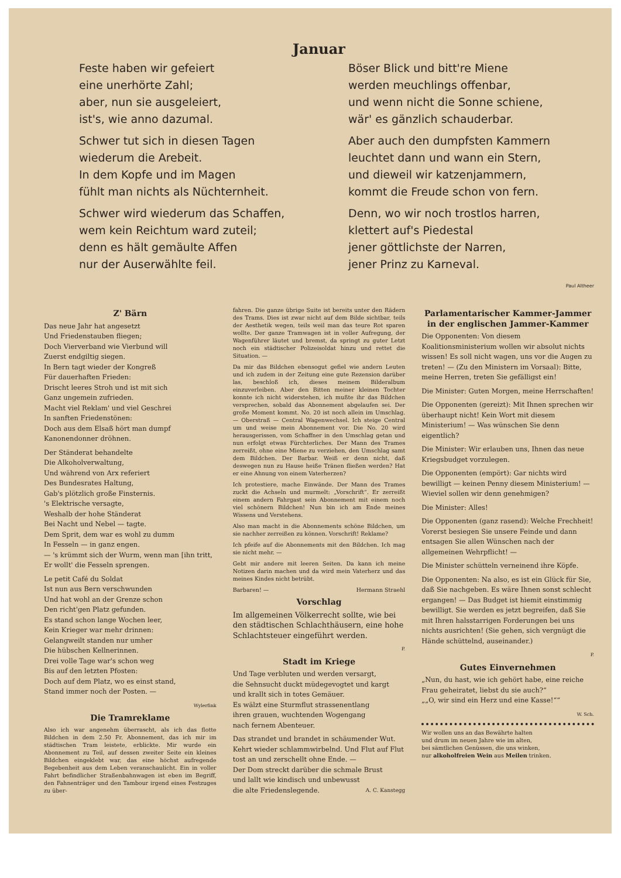Januar
Feste haben wir gefeiert
eine unerhörte Zahl;
aber, nun sie ausgeleiert,
ist's, wie anno dazumal.
Schwer tut sich in diesen Tagen
wiederum die Arebeit.
In dem Kopfe und im Magen
fühlt man nichts als Nüchternheit.
Schwer wird wiederum das Schaffen,
wem kein Reichtum ward zuteil;
denn es hält gemäulte Affen
nur der Auserwählte feil.
Böser Blick und bitt're Miene
werden meuchlings offenbar,
und wenn nicht die Sonne schiene,
wär' es gänzlich schauderbar.
Aber auch den dumpfsten Kammern
leuchtet dann und wann ein Stern,
und dieweil wir katzenjammern,
kommt die Freude schon von fern.
Denn, wo wir noch trostlos harren,
klettert auf's Piedestal
jener göttlichste der Narren,
jener Prinz zu Karneval.
Paul Altheer
Z' Bärn
Das neue Jahr hat angesetzt
Und Friedenstauben fliegen;
Doch Vierverband wie Vierbund will
Zuerst endgiltig siegen.
In Bern tagt wieder der Kongreß
Für dauerhaften Frieden:
Drischt leeres Stroh und ist mit sich
Ganz ungemein zufrieden.
Macht viel Reklam' und viel Geschrei
In sanften Friedenstönen:
Doch aus dem Elsaß hört man dumpf
Kanonendonner dröhnen.
Der Ständerat behandelte
Die Alkoholverwaltung,
Und während von Arx referiert
Des Bundesrates Haltung,
Gab's plötzlich große Finsternis.
's Elektrische versagte,
Weshalb der hohe Ständerat
Bei Nacht und Nebel — tagte.
Dem Sprit, dem war es wohl zu dumm
In Fesseln — in ganz engen.
— 's krümmt sich der Wurm, wenn man [ihn tritt,
Er wollt' die Fesseln sprengen.
Le petit Café du Soldat
Ist nun aus Bern verschwunden
Und hat wohl an der Grenze schon
Den richt'gen Platz gefunden.
Es stand schon lange Wochen leer,
Kein Krieger war mehr drinnen:
Gelangweilt standen nur umher
Die hübschen Kellnerinnen.
Drei volle Tage war's schon weg
Bis auf den letzten Pfosten:
Doch auf dem Platz, wo es einst stand,
Stand immer noch der Posten. —
Wylerfink
Die Tramreklame
Also ich war angenehm überrascht, als ich das flotte Bildchen in dem 2.50 Fr. Abonnement, das ich mir im städtischen Tram leistete, erblickte. Mir wurde ein Abonnement zu Teil, auf dessen zweiter Seite ein kleines Bildchen eingeklebt war, das eine höchst aufregende Begebenheit aus dem Leben veranschaulicht. Ein in voller Fahrt befindlicher Straßenbahnwagen ist eben im Begriff, den Fahnenträger und den Tambour irgend eines Festzuges zu über-
fahren. Die ganze übrige Suite ist bereits unter den Rädern des Trams. Dies ist zwar nicht auf dem Bilde sichtbar, teils der Aesthetik wegen, teils weil man das teure Rot sparen wollte. Der ganze Tramwagen ist in voller Aufregung, der Wagenführer läutet und bremst, da springt zu guter Letzt noch ein städtischer Polizeisoldat hinzu und rettet die Situation. —
Da mir das Bildchen ebensogut gefiel wie andern Leuten und ich zudem in der Zeitung eine gute Rezension darüber las, beschloß ich, dieses meinem Bilderalbum einzuverleiben. Aber den Bitten meiner kleinen Tochter konnte ich nicht widerstehen, ich mußte ihr das Bildchen versprechen, sobald das Abonnement abgelaufen sei. Der große Moment kommt. No. 20 ist noch allein im Umschlag. — Oberstraß — Central Wagenwechsel. Ich steige Central um und weise mein Abonnement vor. Die No. 20 wird herausgerissen, vom Schaffner in den Umschlag getan und nun erfolgt etwas Fürchterliches. Der Mann des Trames zerreißt, ohne eine Miene zu verziehen, den Umschlag samt dem Bildchen. Der Barbar. Weiß er denn nicht, daß deswegen nun zu Hause heiße Tränen fließen werden? Hat er eine Ahnung von einem Vaterherzen?
Ich protestiere, mache Einwände. Der Mann des Trames zuckt die Achseln und murmelt: „Vorschrift“. Er zerreißt einem andern Fahrgast sein Abonnement mit einem noch viel schönern Bildchen! Nun bin ich am Ende meines Wissens und Verstehens.
Also man macht in die Abonnements schöne Bildchen, um sie nachher zerreißen zu können. Vorschrift! Reklame?
Ich pfeife auf die Abonnements mit den Bildchen. Ich mag sie nicht mehr. —
Gebt mir andere mit leeren Seiten. Da kann ich meine Notizen darin machen und da wird mein Vaterherz und das meines Kindes nicht betrübt.
Barbaren! — Hermann Straehl
Vorschlag
Im allgemeinen Völkerrecht sollte, wie bei den städtischen Schlachthäusern, eine hohe Schlachtsteuer eingeführt werden.
P.
Stadt im Kriege
Und Tage verbluten und werden versargt,
die Sehnsucht duckt müdegevogtet und kargt
und krallt sich in totes Gemäuer.
Es wälzt eine Sturmflut strassenentlang
ihren grauen, wuchtenden Wogengang
nach fernem Abenteuer.
Das strandet und brandet in schäumender Wut.
Kehrt wieder schlammwirbelnd. Und Flut auf Flut
tost an und zerschellt ohne Ende. —
Der Dom streckt darüber die schmale Brust
und lallt wie kindisch und unbewusst
die alte Friedenslegende. A. C. Kanstegg
Parlamentarischer Kammer-Jammer
in der englischen Jammer-Kammer
Die Opponenten: Von diesem Koalitionsministerium wollen wir absolut nichts wissen! Es soll nicht wagen, uns vor die Augen zu treten! — (Zu den Ministern im Vorsaal): Bitte, meine Herren, treten Sie gefälligst ein!
Die Minister: Guten Morgen, meine Herrschaften!
Die Opponenten (gereizt): Mit Ihnen sprechen wir überhaupt nicht! Kein Wort mit diesem Ministerium! — Was wünschen Sie denn eigentlich?
Die Minister: Wir erlauben uns, Ihnen das neue Kriegsbudget vorzulegen.
Die Opponenten (empört): Gar nichts wird bewilligt — keinen Penny diesem Ministerium! — Wieviel sollen wir denn genehmigen?
Die Minister: Alles!
Die Opponenten (ganz rasend): Welche Frechheit! Vorerst besiegen Sie unsere Feinde und dann entsagen Sie allen Wünschen nach der allgemeinen Wehrpflicht! —
Die Minister schütteln verneinend ihre Köpfe.
Die Opponenten: Na also, es ist ein Glück für Sie, daß Sie nachgeben. Es wäre Ihnen sonst schlecht ergangen! — Das Budget ist hiemit einstimmig bewilligt. Sie werden es jetzt begreifen, daß Sie mit Ihren halsstarrigen Forderungen bei uns nichts ausrichten! (Sie gehen, sich vergnügt die Hände schüttelnd, auseinander.)
P.
Gutes Einvernehmen
„Nun, du hast, wie ich gehört habe, eine reiche Frau geheiratet, liebst du sie auch?“
„„O, wir sind ein Herz und eine Kasse!““
W. Sch.
Wir wollen uns an das Bewährte halten
und drum im neuen Jahre wie im alten,
bei sämtlichen Genüssen, die uns winken,
nur alkoholfreien Wein aus Meilen trinken.